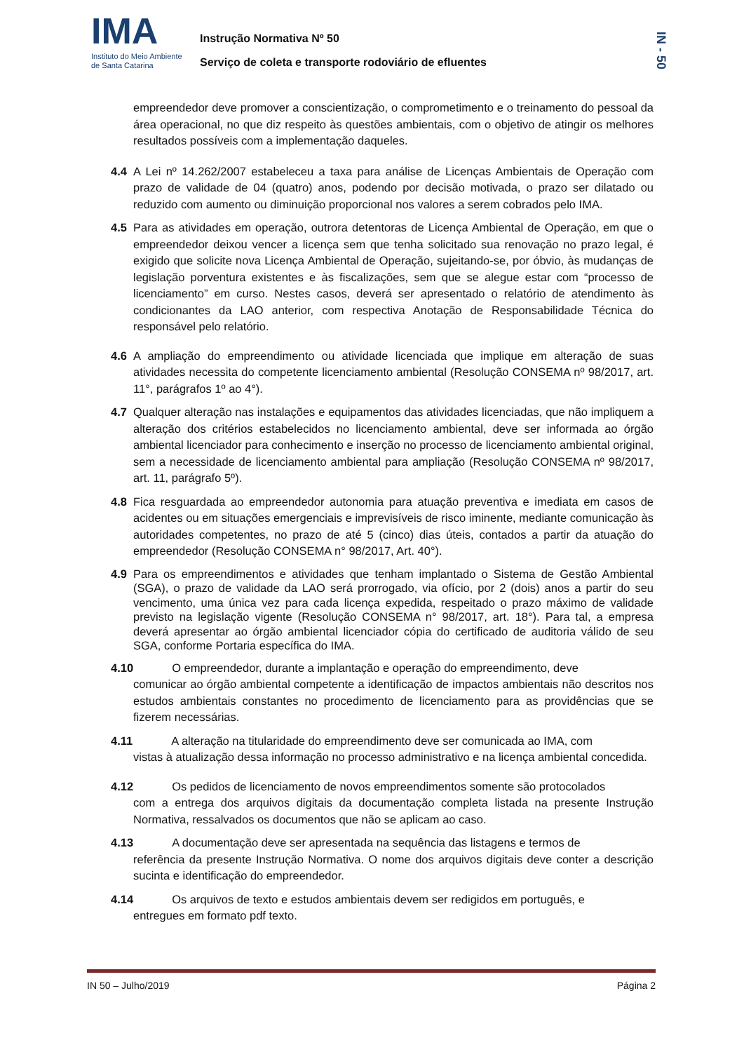IMA
Instituto do Meio Ambiente
de Santa Catarina
Instrução Normativa Nº 50
Serviço de coleta e transporte rodoviário de efluentes
IN - 50
empreendedor deve promover a conscientização, o comprometimento e o treinamento do pessoal da área operacional, no que diz respeito às questões ambientais, com o objetivo de atingir os melhores resultados possíveis com a implementação daqueles.
4.4 A Lei nº 14.262/2007 estabeleceu a taxa para análise de Licenças Ambientais de Operação com prazo de validade de 04 (quatro) anos, podendo por decisão motivada, o prazo ser dilatado ou reduzido com aumento ou diminuição proporcional nos valores a serem cobrados pelo IMA.
4.5 Para as atividades em operação, outrora detentoras de Licença Ambiental de Operação, em que o empreendedor deixou vencer a licença sem que tenha solicitado sua renovação no prazo legal, é exigido que solicite nova Licença Ambiental de Operação, sujeitando-se, por óbvio, às mudanças de legislação porventura existentes e às fiscalizações, sem que se alegue estar com “processo de licenciamento” em curso. Nestes casos, deverá ser apresentado o relatório de atendimento às condicionantes da LAO anterior, com respectiva Anotação de Responsabilidade Técnica do responsável pelo relatório.
4.6 A ampliação do empreendimento ou atividade licenciada que implique em alteração de suas atividades necessita do competente licenciamento ambiental (Resolução CONSEMA nº 98/2017, art. 11°, parágrafos 1º ao 4°).
4.7 Qualquer alteração nas instalações e equipamentos das atividades licenciadas, que não impliquem a alteração dos critérios estabelecidos no licenciamento ambiental, deve ser informada ao órgão ambiental licenciador para conhecimento e inserção no processo de licenciamento ambiental original, sem a necessidade de licenciamento ambiental para ampliação (Resolução CONSEMA nº 98/2017, art. 11, parágrafo 5º).
4.8 Fica resguardada ao empreendedor autonomia para atuação preventiva e imediata em casos de acidentes ou em situações emergenciais e imprevisíveis de risco iminente, mediante comunicação às autoridades competentes, no prazo de até 5 (cinco) dias úteis, contados a partir da atuação do empreendedor (Resolução CONSEMA n° 98/2017, Art. 40°).
4.9 Para os empreendimentos e atividades que tenham implantado o Sistema de Gestão Ambiental (SGA), o prazo de validade da LAO será prorrogado, via ofício, por 2 (dois) anos a partir do seu vencimento, uma única vez para cada licença expedida, respeitado o prazo máximo de validade previsto na legislação vigente (Resolução CONSEMA n° 98/2017, art. 18°). Para tal, a empresa deverá apresentar ao órgão ambiental licenciador cópia do certificado de auditoria válido de seu SGA, conforme Portaria específica do IMA.
4.10 O empreendedor, durante a implantação e operação do empreendimento, deve
comunicar ao órgão ambiental competente a identificação de impactos ambientais não descritos nos estudos ambientais constantes no procedimento de licenciamento para as providências que se fizerem necessárias.
4.11 A alteração na titularidade do empreendimento deve ser comunicada ao IMA, com
vistas à atualização dessa informação no processo administrativo e na licença ambiental concedida.
4.12 Os pedidos de licenciamento de novos empreendimentos somente são protocolados
com a entrega dos arquivos digitais da documentação completa listada na presente Instrução Normativa, ressalvados os documentos que não se aplicam ao caso.
4.13 A documentação deve ser apresentada na sequência das listagens e termos de
referência da presente Instrução Normativa. O nome dos arquivos digitais deve conter a descrição sucinta e identificação do empreendedor.
4.14 Os arquivos de texto e estudos ambientais devem ser redigidos em português, e
entregues em formato pdf texto.
IN 50 – Julho/2019 Página 2